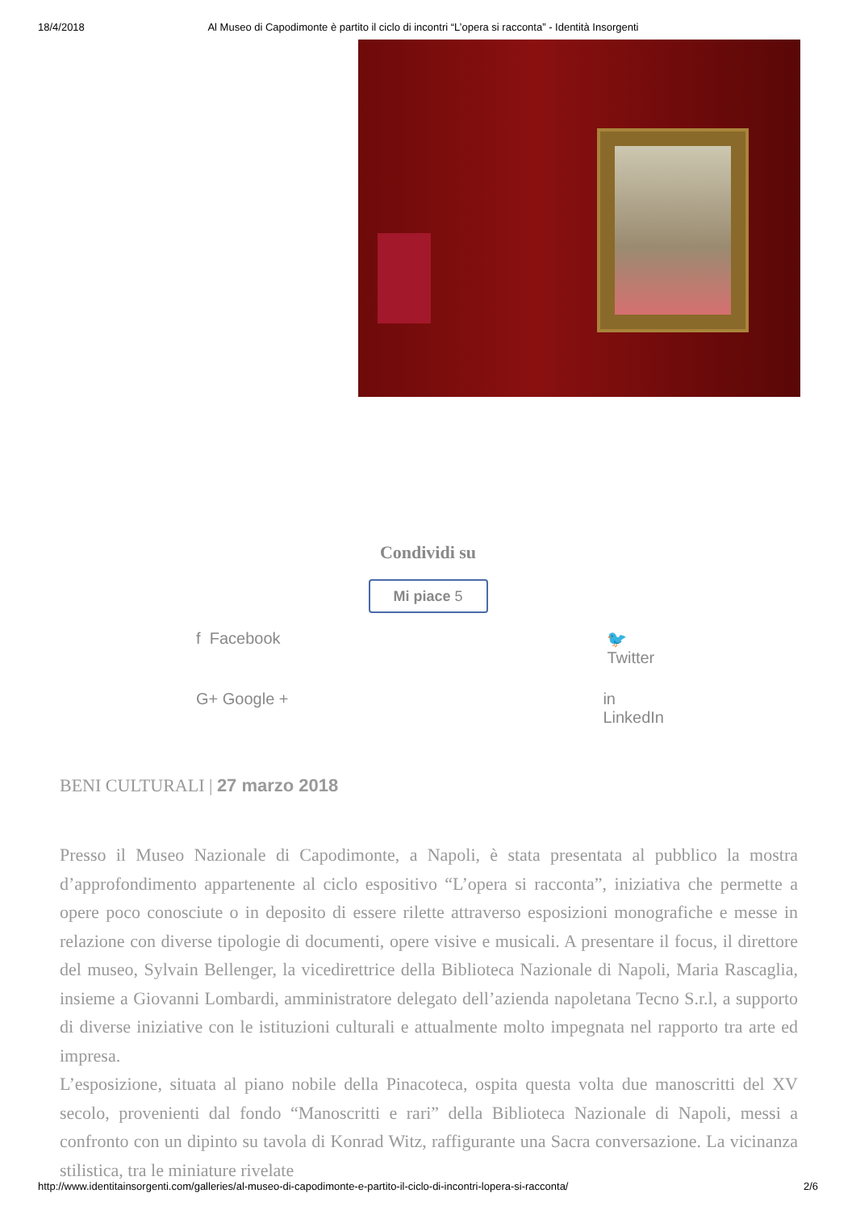18/4/2018 Al Museo di Capodimonte è partito il ciclo di incontri “L’opera si racconta” - Identità Insorgenti
Condividi su
Mi piace 5
f Facebook 🐦 Twitter G+ Google + in LinkedIn
BENI CULTURALI | 27 marzo 2018
Presso il Museo Nazionale di Capodimonte, a Napoli, è stata presentata al pubblico la mostra d’approfondimento appartenente al ciclo espositivo “L’opera si racconta”, iniziativa che permette a opere poco conosciute o in deposito di essere rilette attraverso esposizioni monografiche e messe in relazione con diverse tipologie di documenti, opere visive e musicali. A presentare il focus, il direttore del museo, Sylvain Bellenger, la vicedirettrice della Biblioteca Nazionale di Napoli, Maria Rascaglia, insieme a Giovanni Lombardi, amministratore delegato dell’azienda napoletana Tecno S.r.l, a supporto di diverse iniziative con le istituzioni culturali e attualmente molto impegnata nel rapporto tra arte ed impresa.
L’esposizione, situata al piano nobile della Pinacoteca, ospita questa volta due manoscritti del XV secolo, provenienti dal fondo “Manoscritti e rari” della Biblioteca Nazionale di Napoli, messi a confronto con un dipinto su tavola di Konrad Witz, raffigurante una Sacra conversazione. La vicinanza stilistica, tra le miniature rivelate
http://www.identitainsorgenti.com/galleries/al-museo-di-capodimonte-e-partito-il-ciclo-di-incontri-lopera-si-racconta/ 2/6